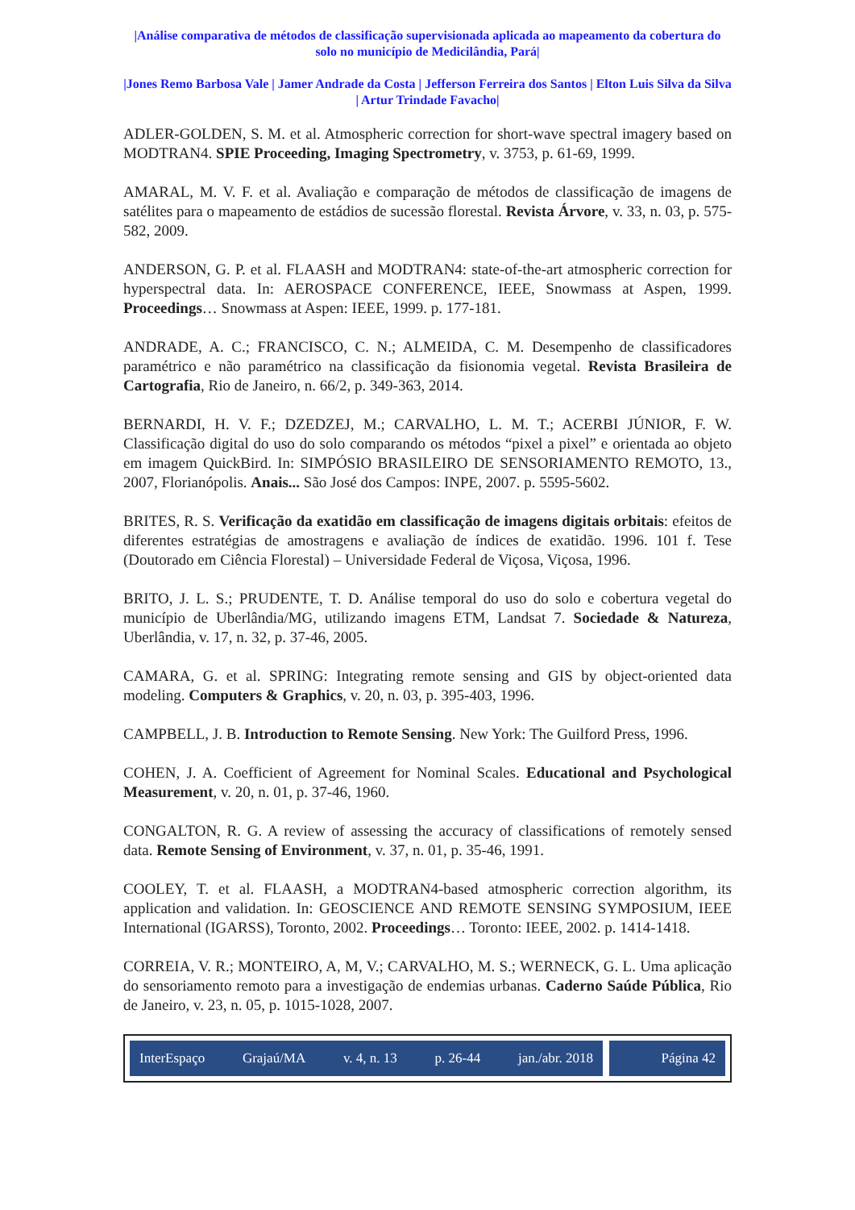|Análise comparativa de métodos de classificação supervisionada aplicada ao mapeamento da cobertura do solo no município de Medicilândia, Pará|
|Jones Remo Barbosa Vale | Jamer Andrade da Costa | Jefferson Ferreira dos Santos | Elton Luis Silva da Silva | Artur Trindade Favacho|
ADLER-GOLDEN, S. M. et al. Atmospheric correction for short-wave spectral imagery based on MODTRAN4. SPIE Proceeding, Imaging Spectrometry, v. 3753, p. 61-69, 1999.
AMARAL, M. V. F. et al. Avaliação e comparação de métodos de classificação de imagens de satélites para o mapeamento de estádios de sucessão florestal. Revista Árvore, v. 33, n. 03, p. 575-582, 2009.
ANDERSON, G. P. et al. FLAASH and MODTRAN4: state-of-the-art atmospheric correction for hyperspectral data. In: AEROSPACE CONFERENCE, IEEE, Snowmass at Aspen, 1999. Proceedings… Snowmass at Aspen: IEEE, 1999. p. 177-181.
ANDRADE, A. C.; FRANCISCO, C. N.; ALMEIDA, C. M. Desempenho de classificadores paramétrico e não paramétrico na classificação da fisionomia vegetal. Revista Brasileira de Cartografia, Rio de Janeiro, n. 66/2, p. 349-363, 2014.
BERNARDI, H. V. F.; DZEDZEJ, M.; CARVALHO, L. M. T.; ACERBI JÚNIOR, F. W. Classificação digital do uso do solo comparando os métodos “pixel a pixel” e orientada ao objeto em imagem QuickBird. In: SIMPÓSIO BRASILEIRO DE SENSORIAMENTO REMOTO, 13., 2007, Florianópolis. Anais... São José dos Campos: INPE, 2007. p. 5595-5602.
BRITES, R. S. Verificação da exatidão em classificação de imagens digitais orbitais: efeitos de diferentes estratégias de amostragens e avaliação de índices de exatidão. 1996. 101 f. Tese (Doutorado em Ciência Florestal) – Universidade Federal de Viçosa, Viçosa, 1996.
BRITO, J. L. S.; PRUDENTE, T. D. Análise temporal do uso do solo e cobertura vegetal do município de Uberlândia/MG, utilizando imagens ETM, Landsat 7. Sociedade & Natureza, Uberlândia, v. 17, n. 32, p. 37-46, 2005.
CAMARA, G. et al. SPRING: Integrating remote sensing and GIS by object-oriented data modeling. Computers & Graphics, v. 20, n. 03, p. 395-403, 1996.
CAMPBELL, J. B. Introduction to Remote Sensing. New York: The Guilford Press, 1996.
COHEN, J. A. Coefficient of Agreement for Nominal Scales. Educational and Psychological Measurement, v. 20, n. 01, p. 37-46, 1960.
CONGALTON, R. G. A review of assessing the accuracy of classifications of remotely sensed data. Remote Sensing of Environment, v. 37, n. 01, p. 35-46, 1991.
COOLEY, T. et al. FLAASH, a MODTRAN4-based atmospheric correction algorithm, its application and validation. In: GEOSCIENCE AND REMOTE SENSING SYMPOSIUM, IEEE International (IGARSS), Toronto, 2002. Proceedings… Toronto: IEEE, 2002. p. 1414-1418.
CORREIA, V. R.; MONTEIRO, A, M, V.; CARVALHO, M. S.; WERNECK, G. L. Uma aplicação do sensoriamento remoto para a investigação de endemias urbanas. Caderno Saúde Pública, Rio de Janeiro, v. 23, n. 05, p. 1015-1028, 2007.
InterEspaço Grajaú/MA v. 4, n. 13 p. 26-44 jan./abr. 2018
Página 42